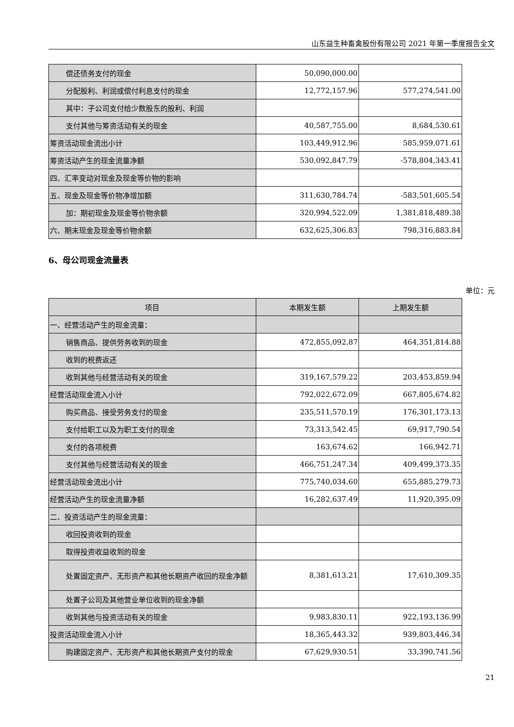山东益生种畜禽股份有限公司 2021 年第一季度报告全文
| 偿还债务支付的现金 | 50,090,000.00 | |
| 分配股利、利润或偿付利息支付的现金 | 12,772,157.96 | 577,274,541.00 |
| 其中：子公司支付给少数股东的股利、利润 | | |
| 支付其他与筹资活动有关的现金 | 40,587,755.00 | 8,684,530.61 |
| 筹资活动现金流出小计 | 103,449,912.96 | 585,959,071.61 |
| 筹资活动产生的现金流量净额 | 530,092,847.79 | -578,804,343.41 |
| 四、汇率变动对现金及现金等价物的影响 | | |
| 五、现金及现金等价物净增加额 | 311,630,784.74 | -583,501,605.54 |
| 加：期初现金及现金等价物余额 | 320,994,522.09 | 1,381,818,489.38 |
| 六、期末现金及现金等价物余额 | 632,625,306.83 | 798,316,883.84 |
6、母公司现金流量表
单位：元
| 项目 | 本期发生额 | 上期发生额 |
| --- | --- | --- |
| 一、经营活动产生的现金流量： | | |
| 销售商品、提供劳务收到的现金 | 472,855,092.87 | 464,351,814.88 |
| 收到的税费返还 | | |
| 收到其他与经营活动有关的现金 | 319,167,579.22 | 203,453,859.94 |
| 经营活动现金流入小计 | 792,022,672.09 | 667,805,674.82 |
| 购买商品、接受劳务支付的现金 | 235,511,570.19 | 176,301,173.13 |
| 支付给职工以及为职工支付的现金 | 73,313,542.45 | 69,917,790.54 |
| 支付的各项税费 | 163,674.62 | 166,942.71 |
| 支付其他与经营活动有关的现金 | 466,751,247.34 | 409,499,373.35 |
| 经营活动现金流出小计 | 775,740,034.60 | 655,885,279.73 |
| 经营活动产生的现金流量净额 | 16,282,637.49 | 11,920,395.09 |
| 二、投资活动产生的现金流量： | | |
| 收回投资收到的现金 | | |
| 取得投资收益收到的现金 | | |
| 处置固定资产、无形资产和其他长期资产收回的现金净额 | 8,381,613.21 | 17,610,309.35 |
| 处置子公司及其他营业单位收到的现金净额 | | |
| 收到其他与投资活动有关的现金 | 9,983,830.11 | 922,193,136.99 |
| 投资活动现金流入小计 | 18,365,443.32 | 939,803,446.34 |
| 购建固定资产、无形资产和其他长期资产支付的现金 | 67,629,930.51 | 33,390,741.56 |
21